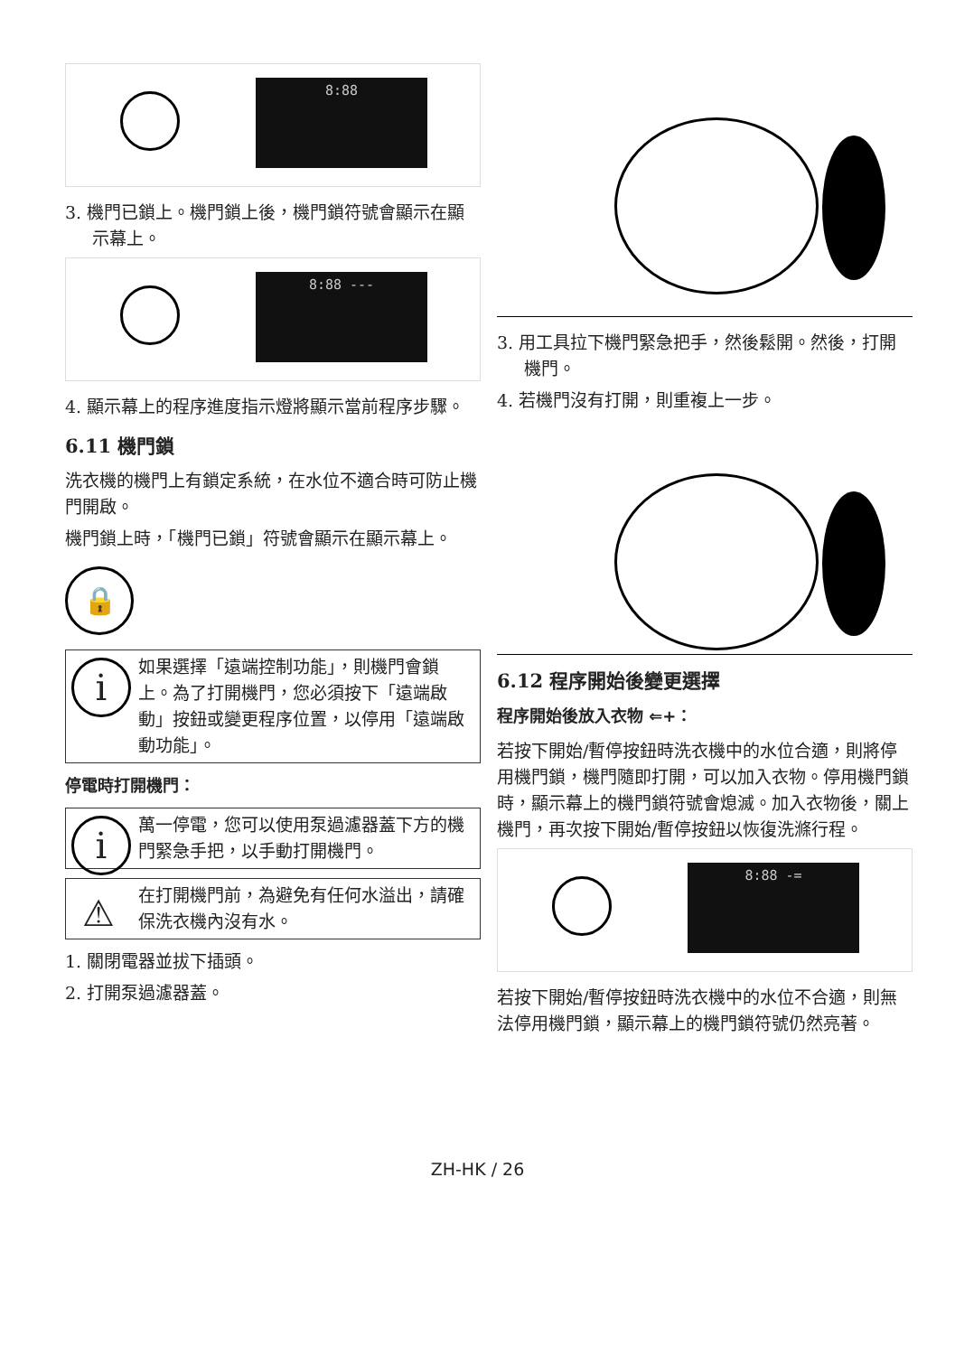8:88
3. 機門已鎖上。機門鎖上後，機門鎖符號會顯示在顯示幕上。
8:88 ---
4. 顯示幕上的程序進度指示燈將顯示當前程序步驟。
6.11 機門鎖
洗衣機的機門上有鎖定系統，在水位不適合時可防止機門開啟。
機門鎖上時，「機門已鎖」符號會顯示在顯示幕上。
🔒
i 如果選擇「遠端控制功能」，則機門會鎖上。為了打開機門，您必須按下「遠端啟動」按鈕或變更程序位置，以停用「遠端啟動功能」。
停電時打開機門：
i 萬一停電，您可以使用泵過濾器蓋下方的機門緊急手把，以手動打開機門。
⚠ 在打開機門前，為避免有任何水溢出，請確保洗衣機內沒有水。
1. 關閉電器並拔下插頭。
2. 打開泵過濾器蓋。
3. 用工具拉下機門緊急把手，然後鬆開。然後，打開機門。
4. 若機門沒有打開，則重複上一步。
6.12 程序開始後變更選擇
程序開始後放入衣物 ⇐+：
若按下開始/暫停按鈕時洗衣機中的水位合適，則將停用機門鎖，機門隨即打開，可以加入衣物。停用機門鎖時，顯示幕上的機門鎖符號會熄滅。加入衣物後，關上機門，再次按下開始/暫停按鈕以恢復洗滌行程。
8:88 -=
若按下開始/暫停按鈕時洗衣機中的水位不合適，則無法停用機門鎖，顯示幕上的機門鎖符號仍然亮著。
ZH-HK / 26